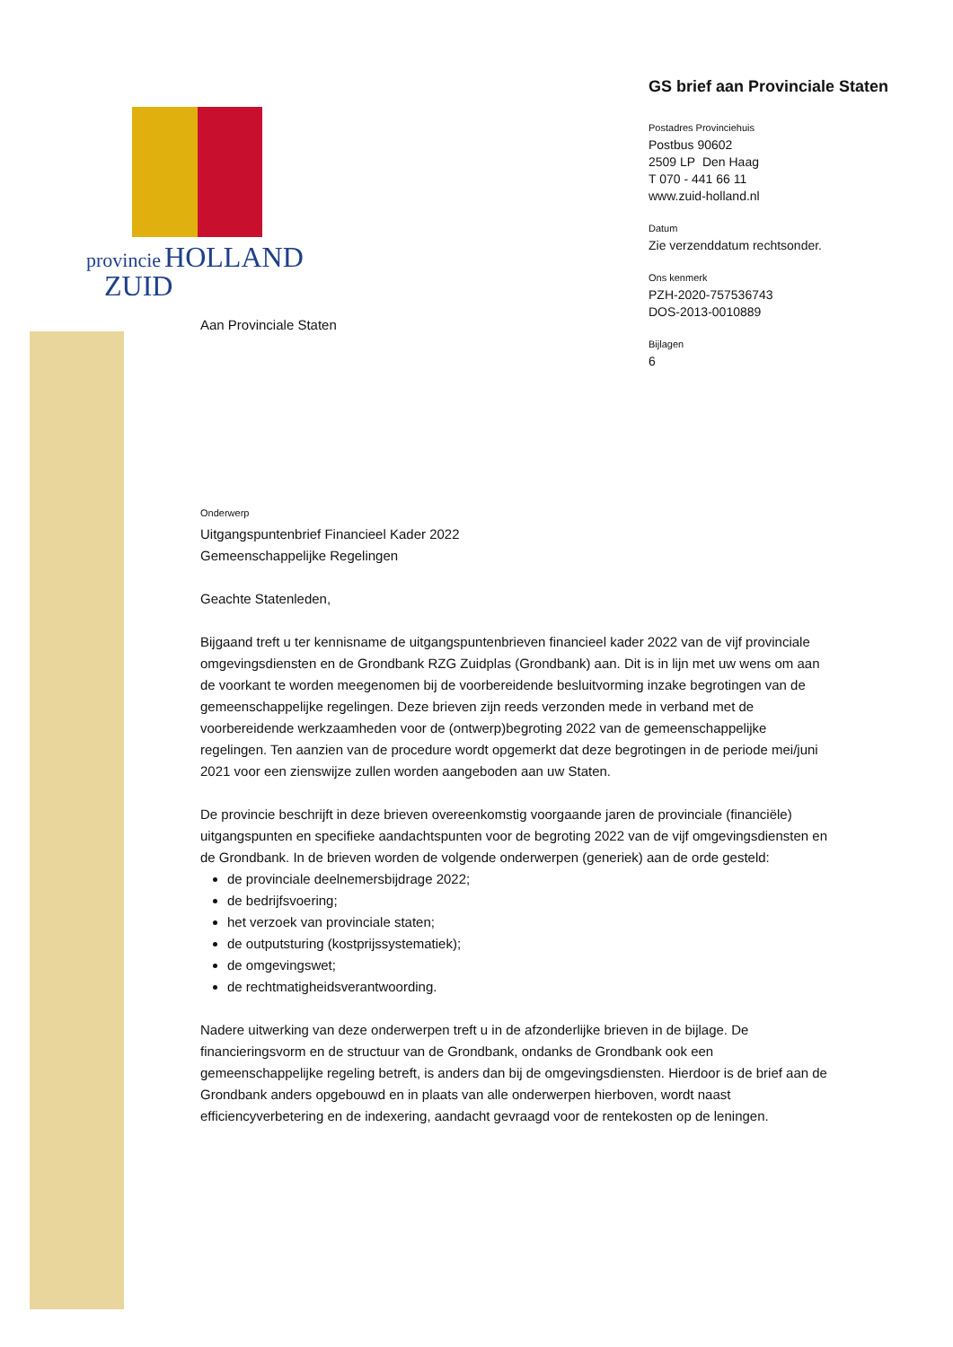provincie HOLLAND
ZUID
GS brief aan Provinciale Staten
Postadres Provinciehuis
Postbus 90602
2509 LP Den Haag
T 070 - 441 66 11
www.zuid-holland.nl
Datum
Zie verzenddatum rechtsonder.
Ons kenmerk
PZH-2020-757536743
DOS-2013-0010889
Bijlagen
6
Aan Provinciale Staten
Onderwerp
Uitgangspuntenbrief Financieel Kader 2022
Gemeenschappelijke Regelingen
Geachte Statenleden,
Bijgaand treft u ter kennisname de uitgangspuntenbrieven financieel kader 2022 van de vijf provinciale omgevingsdiensten en de Grondbank RZG Zuidplas (Grondbank) aan. Dit is in lijn met uw wens om aan de voorkant te worden meegenomen bij de voorbereidende besluitvorming inzake begrotingen van de gemeenschappelijke regelingen. Deze brieven zijn reeds verzonden mede in verband met de voorbereidende werkzaamheden voor de (ontwerp)begroting 2022 van de gemeenschappelijke regelingen. Ten aanzien van de procedure wordt opgemerkt dat deze begrotingen in de periode mei/juni 2021 voor een zienswijze zullen worden aangeboden aan uw Staten.
De provincie beschrijft in deze brieven overeenkomstig voorgaande jaren de provinciale (financiële) uitgangspunten en specifieke aandachtspunten voor de begroting 2022 van de vijf omgevingsdiensten en de Grondbank. In de brieven worden de volgende onderwerpen (generiek) aan de orde gesteld:
de provinciale deelnemersbijdrage 2022;
de bedrijfsvoering;
het verzoek van provinciale staten;
de outputsturing (kostprijssystematiek);
de omgevingswet;
de rechtmatigheidsverantwoording.
Nadere uitwerking van deze onderwerpen treft u in de afzonderlijke brieven in de bijlage. De financieringsvorm en de structuur van de Grondbank, ondanks de Grondbank ook een gemeenschappelijke regeling betreft, is anders dan bij de omgevingsdiensten. Hierdoor is de brief aan de Grondbank anders opgebouwd en in plaats van alle onderwerpen hierboven, wordt naast efficiencyverbetering en de indexering, aandacht gevraagd voor de rentekosten op de leningen.